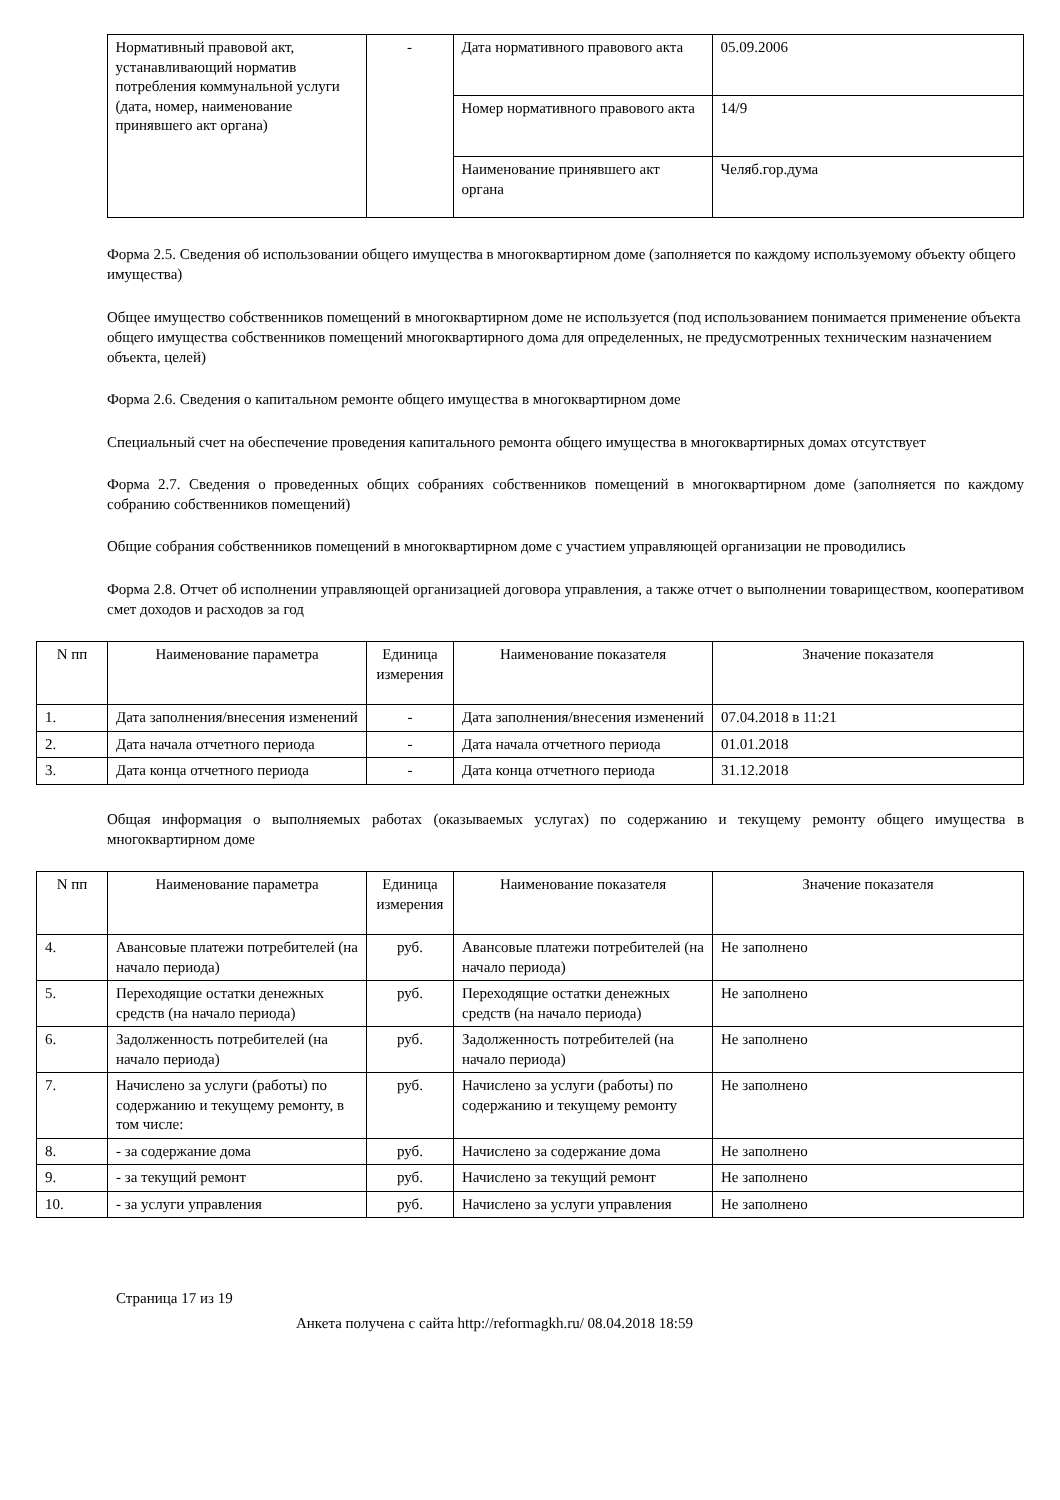| | Нормативный правовой акт, устанавливающий норматив потребления коммунальной услуги (дата, номер, наименование принявшего акт органа) | - | Дата нормативного правового акта | 05.09.2006 |
| | | | Номер нормативного правового акта | 14/9 |
| | | | Наименование принявшего акт органа | Челяб.гор.дума |
Форма 2.5. Сведения об использовании общего имущества в многоквартирном доме (заполняется по каждому используемому объекту общего имущества)
Общее имущество собственников помещений в многоквартирном доме не используется (под использованием понимается применение объекта общего имущества собственников помещений многоквартирного дома для определенных, не предусмотренных техническим назначением объекта, целей)
Форма 2.6. Сведения о капитальном ремонте общего имущества в многоквартирном доме
Специальный счет на обеспечение проведения капитального ремонта общего имущества в многоквартирных домах отсутствует
Форма 2.7. Сведения о проведенных общих собраниях собственников помещений в многоквартирном доме (заполняется по каждому собранию собственников помещений)
Общие собрания собственников помещений в многоквартирном доме с участием управляющей организации не проводились
Форма 2.8. Отчет об исполнении управляющей организацией договора управления, а также отчет о выполнении товариществом, кооперативом смет доходов и расходов за год
| N пп | Наименование параметра | Единица измерения | Наименование показателя | Значение показателя |
| --- | --- | --- | --- | --- |
| 1. | Дата заполнения/внесения изменений | - | Дата заполнения/внесения изменений | 07.04.2018 в 11:21 |
| 2. | Дата начала отчетного периода | - | Дата начала отчетного периода | 01.01.2018 |
| 3. | Дата конца отчетного периода | - | Дата конца отчетного периода | 31.12.2018 |
Общая информация о выполняемых работах (оказываемых услугах) по содержанию и текущему ремонту общего имущества в многоквартирном доме
| N пп | Наименование параметра | Единица измерения | Наименование показателя | Значение показателя |
| --- | --- | --- | --- | --- |
| 4. | Авансовые платежи потребителей (на начало периода) | руб. | Авансовые платежи потребителей (на начало периода) | Не заполнено |
| 5. | Переходящие остатки денежных средств (на начало периода) | руб. | Переходящие остатки денежных средств (на начало периода) | Не заполнено |
| 6. | Задолженность потребителей (на начало периода) | руб. | Задолженность потребителей (на начало периода) | Не заполнено |
| 7. | Начислено за услуги (работы) по содержанию и текущему ремонту, в том числе: | руб. | Начислено за услуги (работы) по содержанию и текущему ремонту | Не заполнено |
| 8. | - за содержание дома | руб. | Начислено за содержание дома | Не заполнено |
| 9. | - за текущий ремонт | руб. | Начислено за текущий ремонт | Не заполнено |
| 10. | - за услуги управления | руб. | Начислено за услуги управления | Не заполнено |
Страница 17 из 19
Анкета получена с сайта http://reformagkh.ru/ 08.04.2018 18:59